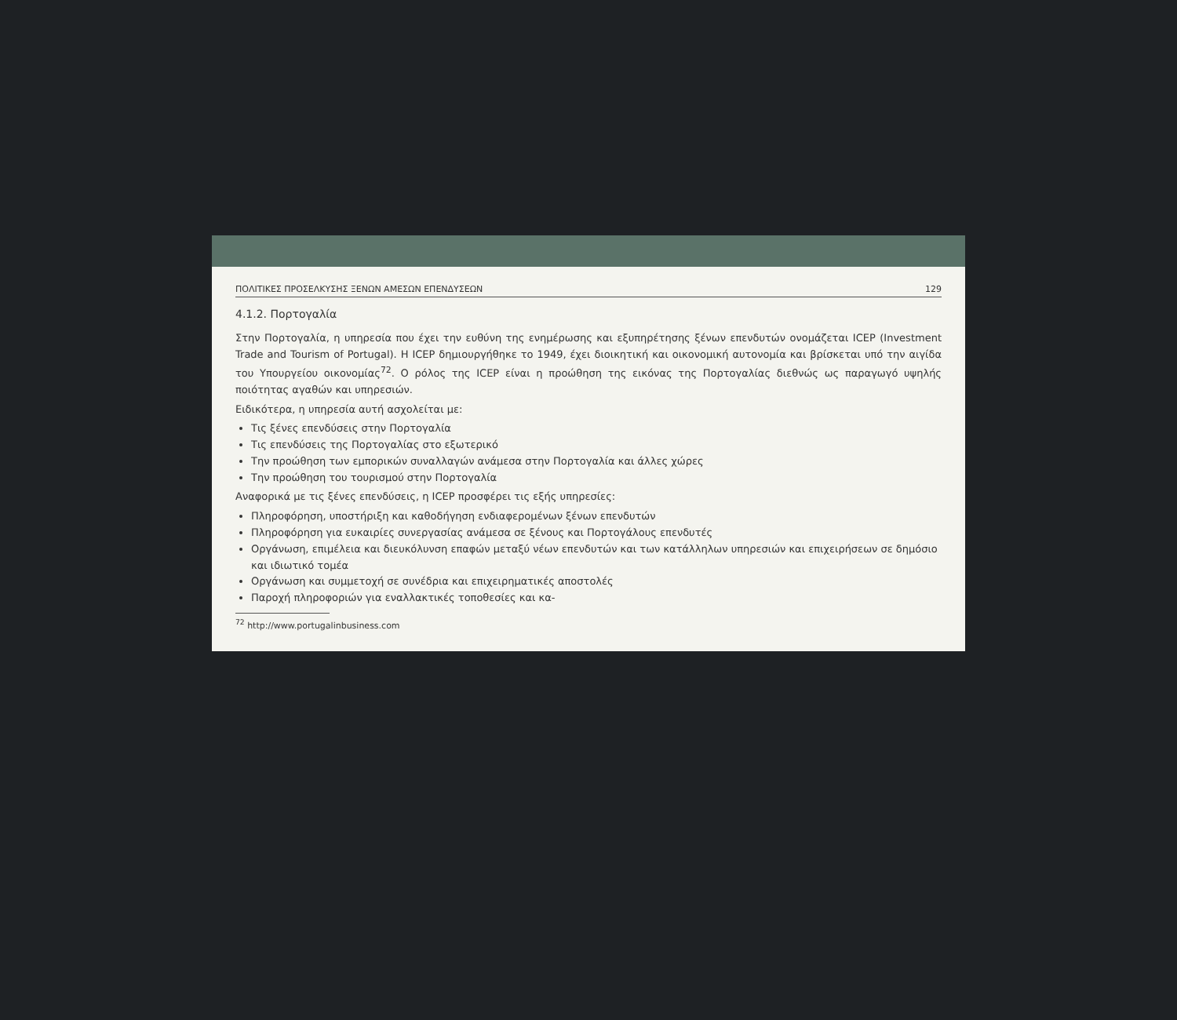ΠΟΛΙΤΙΚΕΣ ΠΡΟΣΕΛΚΥΣΗΣ ΞΕΝΩΝ ΑΜΕΣΩΝ ΕΠΕΝΔΥΣΕΩΝ 129
4.1.2. Πορτογαλία
Στην Πορτογαλία, η υπηρεσία που έχει την ευθύνη της ενημέρωσης και εξυπηρέτησης ξένων επενδυτών ονομάζεται ICEP (Investment Trade and Tourism of Portugal). Η ICEP δημιουργήθηκε το 1949, έχει διοικητική και οικονομική αυτονομία και βρίσκεται υπό την αιγίδα του Υπουργείου οικονομίας<sup>72</sup>. Ο ρόλος της ICEP είναι η προώθηση της εικόνας της Πορτογαλίας διεθνώς ως παραγωγό υψηλής ποιότητας αγαθών και υπηρεσιών.
Ειδικότερα, η υπηρεσία αυτή ασχολείται με:
Τις ξένες επενδύσεις στην Πορτογαλία
Τις επενδύσεις της Πορτογαλίας στο εξωτερικό
Την προώθηση των εμπορικών συναλλαγών ανάμεσα στην Πορτογαλία και άλλες χώρες
Την προώθηση του τουρισμού στην Πορτογαλία
Αναφορικά με τις ξένες επενδύσεις, η ICEP προσφέρει τις εξής υπηρεσίες:
Πληροφόρηση, υποστήριξη και καθοδήγηση ενδιαφερομένων ξένων επενδυτών
Πληροφόρηση για ευκαιρίες συνεργασίας ανάμεσα σε ξένους και Πορτογάλους επενδυτές
Οργάνωση, επιμέλεια και διευκόλυνση επαφών μεταξύ νέων επενδυτών και των κατάλληλων υπηρεσιών και επιχειρήσεων σε δημόσιο και ιδιωτικό τομέα
Οργάνωση και συμμετοχή σε συνέδρια και επιχειρηματικές αποστολές
Παροχή πληροφοριών για εναλλακτικές τοποθεσίες και κα-
<sup>72</sup> http://www.portugalinbusiness.com